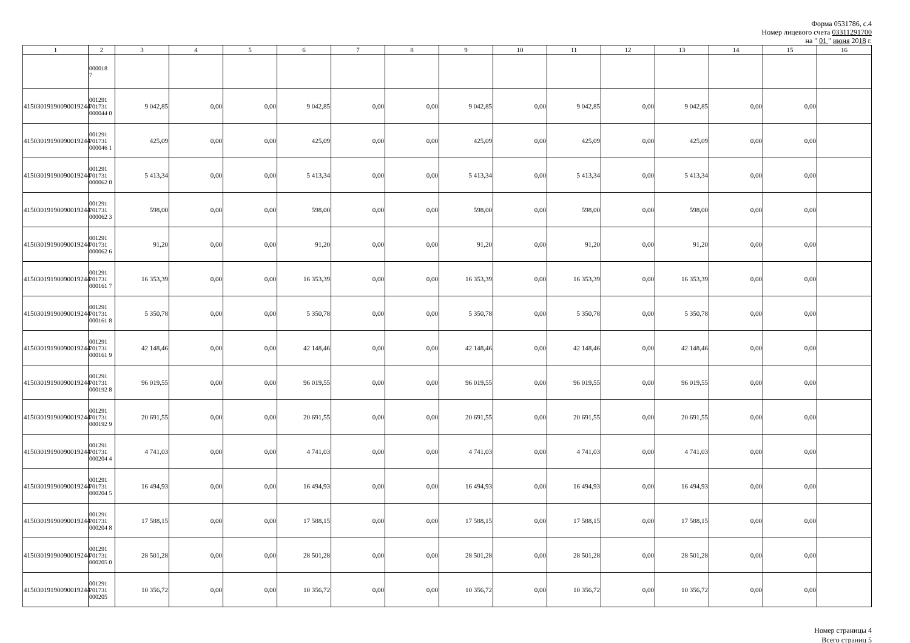Форма 0531786, с.4
Номер лицевого счета 03311291700
на " 01 " июня 2018 г.
| 1 | 2 | 3 | 4 | 5 | 6 | 7 | 8 | 9 | 10 | 11 | 12 | 13 | 14 | 15 | 16 |
| --- | --- | --- | --- | --- | --- | --- | --- | --- | --- | --- | --- | --- | --- | --- | --- |
| | 000018 7 | | | | | | | | | | | | | | |
| 41503019190090019244 | 001291 701731 000044 0 | 9 042,85 | 0,00 | 0,00 | 9 042,85 | 0,00 | 0,00 | 9 042,85 | 0,00 | 9 042,85 | 0,00 | 9 042,85 | 0,00 | 0,00 | |
| 41503019190090019244 | 001291 701731 000046 1 | 425,09 | 0,00 | 0,00 | 425,09 | 0,00 | 0,00 | 425,09 | 0,00 | 425,09 | 0,00 | 425,09 | 0,00 | 0,00 | |
| 41503019190090019244 | 001291 701731 000062 0 | 5 413,34 | 0,00 | 0,00 | 5 413,34 | 0,00 | 0,00 | 5 413,34 | 0,00 | 5 413,34 | 0,00 | 5 413,34 | 0,00 | 0,00 | |
| 41503019190090019244 | 001291 701731 000062 3 | 598,00 | 0,00 | 0,00 | 598,00 | 0,00 | 0,00 | 598,00 | 0,00 | 598,00 | 0,00 | 598,00 | 0,00 | 0,00 | |
| 41503019190090019244 | 001291 701731 000062 6 | 91,20 | 0,00 | 0,00 | 91,20 | 0,00 | 0,00 | 91,20 | 0,00 | 91,20 | 0,00 | 91,20 | 0,00 | 0,00 | |
| 41503019190090019244 | 001291 701731 000161 7 | 16 353,39 | 0,00 | 0,00 | 16 353,39 | 0,00 | 0,00 | 16 353,39 | 0,00 | 16 353,39 | 0,00 | 16 353,39 | 0,00 | 0,00 | |
| 41503019190090019244 | 001291 701731 000161 8 | 5 350,78 | 0,00 | 0,00 | 5 350,78 | 0,00 | 0,00 | 5 350,78 | 0,00 | 5 350,78 | 0,00 | 5 350,78 | 0,00 | 0,00 | |
| 41503019190090019244 | 001291 701731 000161 9 | 42 148,46 | 0,00 | 0,00 | 42 148,46 | 0,00 | 0,00 | 42 148,46 | 0,00 | 42 148,46 | 0,00 | 42 148,46 | 0,00 | 0,00 | |
| 41503019190090019244 | 001291 701731 000192 8 | 96 019,55 | 0,00 | 0,00 | 96 019,55 | 0,00 | 0,00 | 96 019,55 | 0,00 | 96 019,55 | 0,00 | 96 019,55 | 0,00 | 0,00 | |
| 41503019190090019244 | 001291 701731 000192 9 | 20 691,55 | 0,00 | 0,00 | 20 691,55 | 0,00 | 0,00 | 20 691,55 | 0,00 | 20 691,55 | 0,00 | 20 691,55 | 0,00 | 0,00 | |
| 41503019190090019244 | 001291 701731 000204 4 | 4 741,03 | 0,00 | 0,00 | 4 741,03 | 0,00 | 0,00 | 4 741,03 | 0,00 | 4 741,03 | 0,00 | 4 741,03 | 0,00 | 0,00 | |
| 41503019190090019244 | 001291 701731 000204 5 | 16 494,93 | 0,00 | 0,00 | 16 494,93 | 0,00 | 0,00 | 16 494,93 | 0,00 | 16 494,93 | 0,00 | 16 494,93 | 0,00 | 0,00 | |
| 41503019190090019244 | 001291 701731 000204 8 | 17 588,15 | 0,00 | 0,00 | 17 588,15 | 0,00 | 0,00 | 17 588,15 | 0,00 | 17 588,15 | 0,00 | 17 588,15 | 0,00 | 0,00 | |
| 41503019190090019244 | 001291 701731 000205 0 | 28 501,28 | 0,00 | 0,00 | 28 501,28 | 0,00 | 0,00 | 28 501,28 | 0,00 | 28 501,28 | 0,00 | 28 501,28 | 0,00 | 0,00 | |
| 41503019190090019244 | 001291 701731 000205 | 10 356,72 | 0,00 | 0,00 | 10 356,72 | 0,00 | 0,00 | 10 356,72 | 0,00 | 10 356,72 | 0,00 | 10 356,72 | 0,00 | 0,00 | |
Номер страницы 4
Всего страниц 5